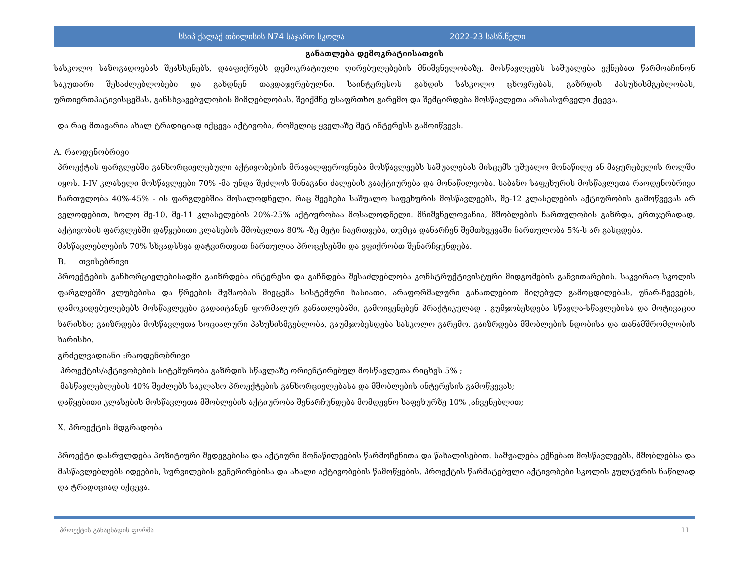სსიპ ქალაქ თბილისის N74 საჯარო სკოლა 2022-23 სასწ.წელი
განათლება დემოკრატიისათვის
სასკოლო საზოგადოებას შეახსენებს, დააფიქრებს დემოკრატიული ღირებულებების მნიშვნელობაზე. მოსწავლეებს საშუალება ექნებათ წარმოაჩინონ საკუთარი შესაძლებლობები და გახდნენ თავდაჯერებულნი. საინტერესოს გახდის სასკოლო ცხოვრებას, გაზრდის პასუხისმგებლობას, ურთიერთპატივისცემას, განსხვავებულობის მიმღებლობას. შეიქმნე უსაფრთხო გარემო და შემცირდება მოსწავლეთა არასასურველი ქცევა.
და რაც მთავარია ახალ ტრადიციად იქცევა აქტივობა, რომელიც ყველაზე მეტ ინტერესს გამოიწვევს.
A. რაოდენობრივი
პროექტის ფარგლებში განხორციელებული აქტივობების მრავალფეროვნება მოსწავლეებს საშუალებას მისცემს უშუალო მონაწილე ან მაყურებელის როლში იყოს. I-IV კლასელი მოსწავლეები 70% -მა უნდა შეძლოს შინაგანი ძალების გააქტიურება და მონაწილეობა. საბაზო საფეხურის მოსწავლეთა რაოდენობრივი ჩართულობა 40%-45% - ის ფარგლებშია მოსალოდნელი. რაც შეეხება საშუალო საფეხურის მოსწავლეებს, მე-12 კლასელების აქტიურობის გამოწვევას არ ველოდებით, ხოლო მე-10, მე-11 კლასელების 20%-25% აქტიურობაა მოსალოდნელი. მნიშვნელოვანია, მშობლების ჩართულობის გაზრდა, ერთჯერადად, აქტივობის ფარგლებში დაწყებითი კლასების მშობელთა 80% -ზე მეტი ჩაერთვება, თუმცა დანარჩენ შემთხვევაში ჩართულობა 5%-ს არ გასცდება.
მასწავლებლების 70% სხვადსხვა დატვირთვით ჩართულია პროცესებში და ვფიქრობთ შენარჩყუნდება.
B. თვისებრივი
პროექტების განხორციელებისადმი გაიზრდება ინტერესი და გაჩნდება შესაძლებლობა კონსტრუქტივისტური მიდგომების განვითარების. საკვირაო სკოლის ფარგლებში კლუბებისა და წრეების მუშაობას მიეცემა სისტემური ხასიათი. არაფორმალური განათლებით მიღებულ გამოცდილებას, უნარ-ჩვევებს, დამოკიდებულებებს მოსწავლეები გადაიტანენ ფორმალურ განათლებაში, გამოიყენებენ პრაქტიკულად . გუმჯობესდება სწავლა-სწავლებისა და მოტივაციი ხარისხი; გაიზრდება მოსწავლეთა სოციალური პასუხისმგებლობა, გაუმჯობესდება სასკოლო გარემო. გაიზრდება მშობლების ნდობისა და თანამშრომლობის ხარისხი.
გრძელვადიანი :რაოდენობრივი
პროექტის/აქტივობების სიტემურობა გაზრდის სწავლაზე ორიენტირებულ მოსწავლეთა რიცხვს 5% ;
მასწავლებლების 40% შეძლებს საკლასო პროექტების განხორციელებასა და მშობლების ინტერესის გამოწვევას;
დაწყებითი კლასების მოსწავლეთა მშობლების აქტიურობა შენარჩუნდება მომდევნო საფეხურზე 10% ,აჩვენებლით;
X. პროექტის მდგრადობა
პროექტი დასრულდება პოზიტიური შედეგებისა და აქტიური მონაწილეების წარმოჩენითა და წახალისებით. საშუალება ექნებათ მოსწავლეებს, მშობლებსა და მასწავლებლებს იდეების, სურვილების გენერირებისა და ახალი აქტივობების წამოწყების. პროექტის წარმატებული აქტივობები სკოლის კულტურის ნაწილად და ტრადიციად იქცევა.
პროექტის განაცხადის ფორმა 11